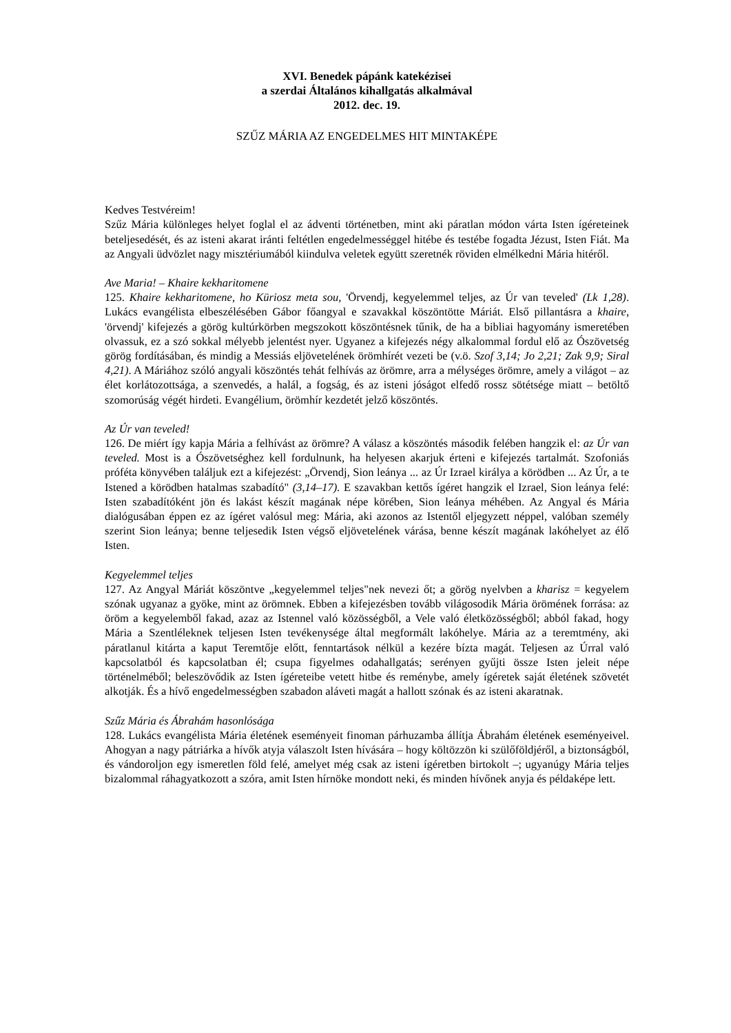XVI. Benedek pápánk katekézisei
a szerdai Általános kihallgatás alkalmával
2012. dec. 19.
SZŰZ MÁRIA AZ ENGEDELMES HIT MINTAKÉPE
Kedves Testvéreim!
Szűz Mária különleges helyet foglal el az ádventi történetben, mint aki páratlan módon várta Isten ígéreteinek beteljesedését, és az isteni akarat iránti feltétlen engedelmességgel hitébe és testébe fogadta Jézust, Isten Fiát. Ma az Angyali üdvözlet nagy misztériumából kiindulva veletek együtt szeretnék röviden elmélkedni Mária hitéről.
Ave Maria! – Khaire kekharitomene
125. Khaire kekharitomene, ho Küriosz meta sou, 'Örvendj, kegyelemmel teljes, az Úr van teveled' (Lk 1,28). Lukács evangélista elbeszélésében Gábor főangyal e szavakkal köszöntötte Máriát. Első pillantásra a khaire, 'örvendj' kifejezés a görög kultúrkörben megszokott köszöntésnek tűnik, de ha a bibliai hagyomány ismeretében olvassuk, ez a szó sokkal mélyebb jelentést nyer. Ugyanez a kifejezés négy alkalommal fordul elő az Ószövetség görög fordításában, és mindig a Messiás eljövetelének örömhírét vezeti be (v.ö. Szof 3,14; Jo 2,21; Zak 9,9; Siral 4,21). A Máriához szóló angyali köszöntés tehát felhívás az örömre, arra a mélységes örömre, amely a világot – az élet korlátozottsága, a szenvedés, a halál, a fogság, és az isteni jóságot elfedő rossz sötétsége miatt – betöltő szomorúság végét hirdeti. Evangélium, örömhír kezdetét jelző köszöntés.
Az Úr van teveled!
126. De miért így kapja Mária a felhívást az örömre? A válasz a köszöntés második felében hangzik el: az Úr van teveled. Most is a Ószövetséghez kell fordulnunk, ha helyesen akarjuk érteni e kifejezés tartalmát. Szofoniás próféta könyvében találjuk ezt a kifejezést: „Örvendj, Sion leánya ... az Úr Izrael királya a körödben ... Az Úr, a te Istened a körödben hatalmas szabadító" (3,14–17). E szavakban kettős ígéret hangzik el Izrael, Sion leánya felé: Isten szabadítóként jön és lakást készít magának népe körében, Sion leánya méhében. Az Angyal és Mária dialógusában éppen ez az ígéret valósul meg: Mária, aki azonos az Istentől eljegyzett néppel, valóban személy szerint Sion leánya; benne teljesedik Isten végső eljövetelének várása, benne készít magának lakóhelyet az élő Isten.
Kegyelemmel teljes
127. Az Angyal Máriát köszöntve „kegyelemmel teljes"nek nevezi őt; a görög nyelvben a kharisz = kegyelem szónak ugyanaz a gyöke, mint az örömnek. Ebben a kifejezésben tovább világosodik Mária örömének forrása: az öröm a kegyelemből fakad, azaz az Istennel való közösségből, a Vele való életközösségből; abból fakad, hogy Mária a Szentléleknek teljesen Isten tevékenysége által megformált lakóhelye. Mária az a teremtmény, aki páratlanul kitárta a kaput Teremtője előtt, fenntartások nélkül a kezére bízta magát. Teljesen az Úrral való kapcsolatból és kapcsolatban él; csupa figyelmes odahallgatás; serényen gyűjti össze Isten jeleit népe történelméből; beleszövődik az Isten ígéreteibe vetett hitbe és reménybe, amely ígéretek saját életének szövetét alkotják. És a hívő engedelmességben szabadon aláveti magát a hallott szónak és az isteni akaratnak.
Szűz Mária és Ábrahám hasonlósága
128. Lukács evangélista Mária életének eseményeit finoman párhuzamba állítja Ábrahám életének eseményeivel. Ahogyan a nagy pátriárka a hívők atyja válaszolt Isten hívására – hogy költözzön ki szülőföldjéről, a biztonságból, és vándoroljon egy ismeretlen föld felé, amelyet még csak az isteni ígéretben birtokolt –; ugyanúgy Mária teljes bizalommal ráhagyatkozott a szóra, amit Isten hírnöke mondott neki, és minden hívőnek anyja és példaképe lett.